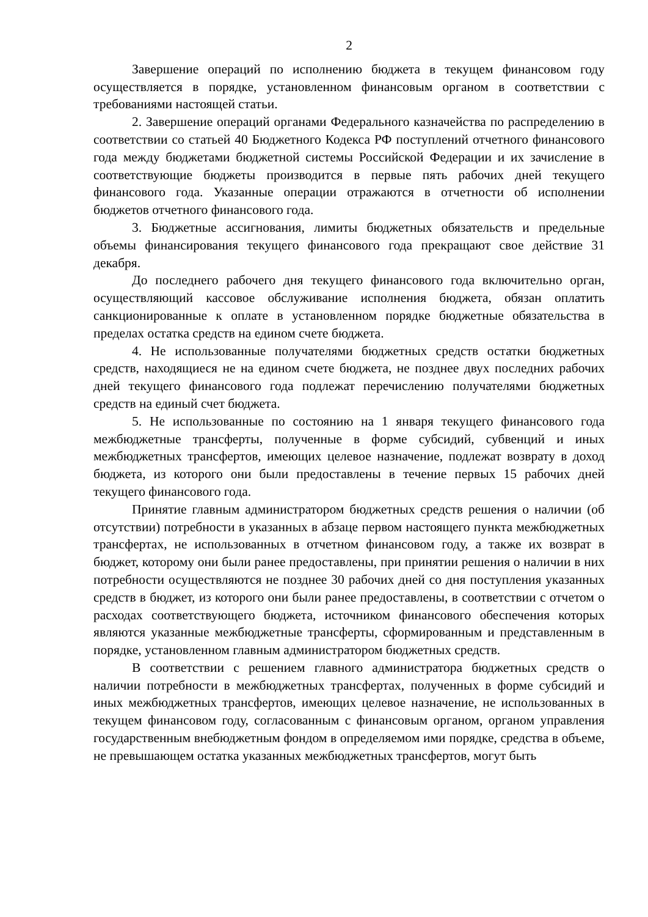2
Завершение операций по исполнению бюджета в текущем финансовом году осуществляется в порядке, установленном финансовым органом в соответствии с требованиями настоящей статьи.
2. Завершение операций органами Федерального казначейства по распределению в соответствии со статьей 40 Бюджетного Кодекса РФ поступлений отчетного финансового года между бюджетами бюджетной системы Российской Федерации и их зачисление в соответствующие бюджеты производится в первые пять рабочих дней текущего финансового года. Указанные операции отражаются в отчетности об исполнении бюджетов отчетного финансового года.
3. Бюджетные ассигнования, лимиты бюджетных обязательств и предельные объемы финансирования текущего финансового года прекращают свое действие 31 декабря.
До последнего рабочего дня текущего финансового года включительно орган, осуществляющий кассовое обслуживание исполнения бюджета, обязан оплатить санкционированные к оплате в установленном порядке бюджетные обязательства в пределах остатка средств на едином счете бюджета.
4. Не использованные получателями бюджетных средств остатки бюджетных средств, находящиеся не на едином счете бюджета, не позднее двух последних рабочих дней текущего финансового года подлежат перечислению получателями бюджетных средств на единый счет бюджета.
5. Не использованные по состоянию на 1 января текущего финансового года межбюджетные трансферты, полученные в форме субсидий, субвенций и иных межбюджетных трансфертов, имеющих целевое назначение, подлежат возврату в доход бюджета, из которого они были предоставлены в течение первых 15 рабочих дней текущего финансового года.
Принятие главным администратором бюджетных средств решения о наличии (об отсутствии) потребности в указанных в абзаце первом настоящего пункта межбюджетных трансфертах, не использованных в отчетном финансовом году, а также их возврат в бюджет, которому они были ранее предоставлены, при принятии решения о наличии в них потребности осуществляются не позднее 30 рабочих дней со дня поступления указанных средств в бюджет, из которого они были ранее предоставлены, в соответствии с отчетом о расходах соответствующего бюджета, источником финансового обеспечения которых являются указанные межбюджетные трансферты, сформированным и представленным в порядке, установленном главным администратором бюджетных средств.
В соответствии с решением главного администратора бюджетных средств о наличии потребности в межбюджетных трансфертах, полученных в форме субсидий и иных межбюджетных трансфертов, имеющих целевое назначение, не использованных в текущем финансовом году, согласованным с финансовым органом, органом управления государственным внебюджетным фондом в определяемом ими порядке, средства в объеме, не превышающем остатка указанных межбюджетных трансфертов, могут быть